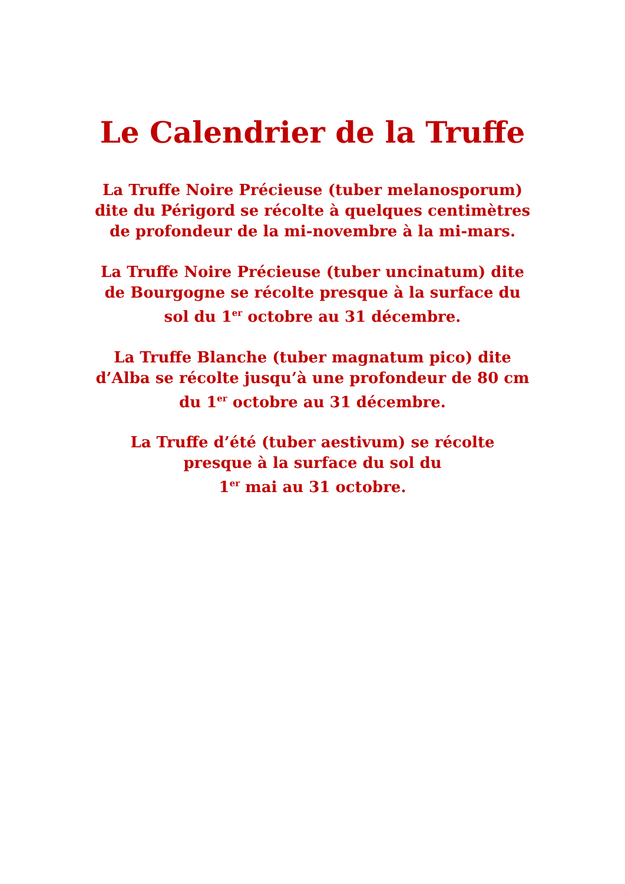Le Calendrier de la Truffe
La Truffe Noire Précieuse (tuber melanosporum)
dite du Périgord se récolte à quelques centimètres
de profondeur de la mi-novembre à la mi-mars.
La Truffe Noire Précieuse (tuber uncinatum) dite
de Bourgogne se récolte presque à la surface du
sol du 1<sup>er</sup> octobre au 31 décembre.
La Truffe Blanche (tuber magnatum pico) dite
d’Alba se récolte jusqu’à une profondeur de 80 cm
du 1<sup>er</sup> octobre au 31 décembre.
La Truffe d’été (tuber aestivum) se récolte
presque à la surface du sol du
1<sup>er</sup> mai au 31 octobre.